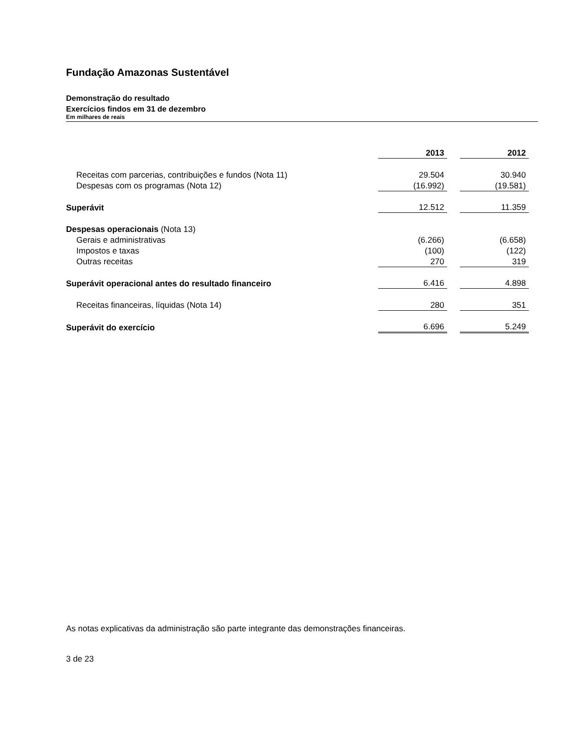Fundação Amazonas Sustentável
Demonstração do resultado
Exercícios findos em 31 de dezembro
Em milhares de reais
| | 2013 | | 2012 |
| Receitas com parcerias, contribuições e fundos (Nota 11) | 29.504 | | 30.940 |
| Despesas com os programas (Nota 12) | (16.992) | | (19.581) |
| Superávit | 12.512 | | 11.359 |
| Despesas operacionais (Nota 13) | | | |
| Gerais e administrativas | (6.266) | | (6.658) |
| Impostos e taxas | (100) | | (122) |
| Outras receitas | 270 | | 319 |
| Superávit operacional antes do resultado financeiro | 6.416 | | 4.898 |
| Receitas financeiras, líquidas (Nota 14) | 280 | | 351 |
| Superávit do exercício | 6.696 | | 5.249 |
As notas explicativas da administração são parte integrante das demonstrações financeiras.
3 de 23